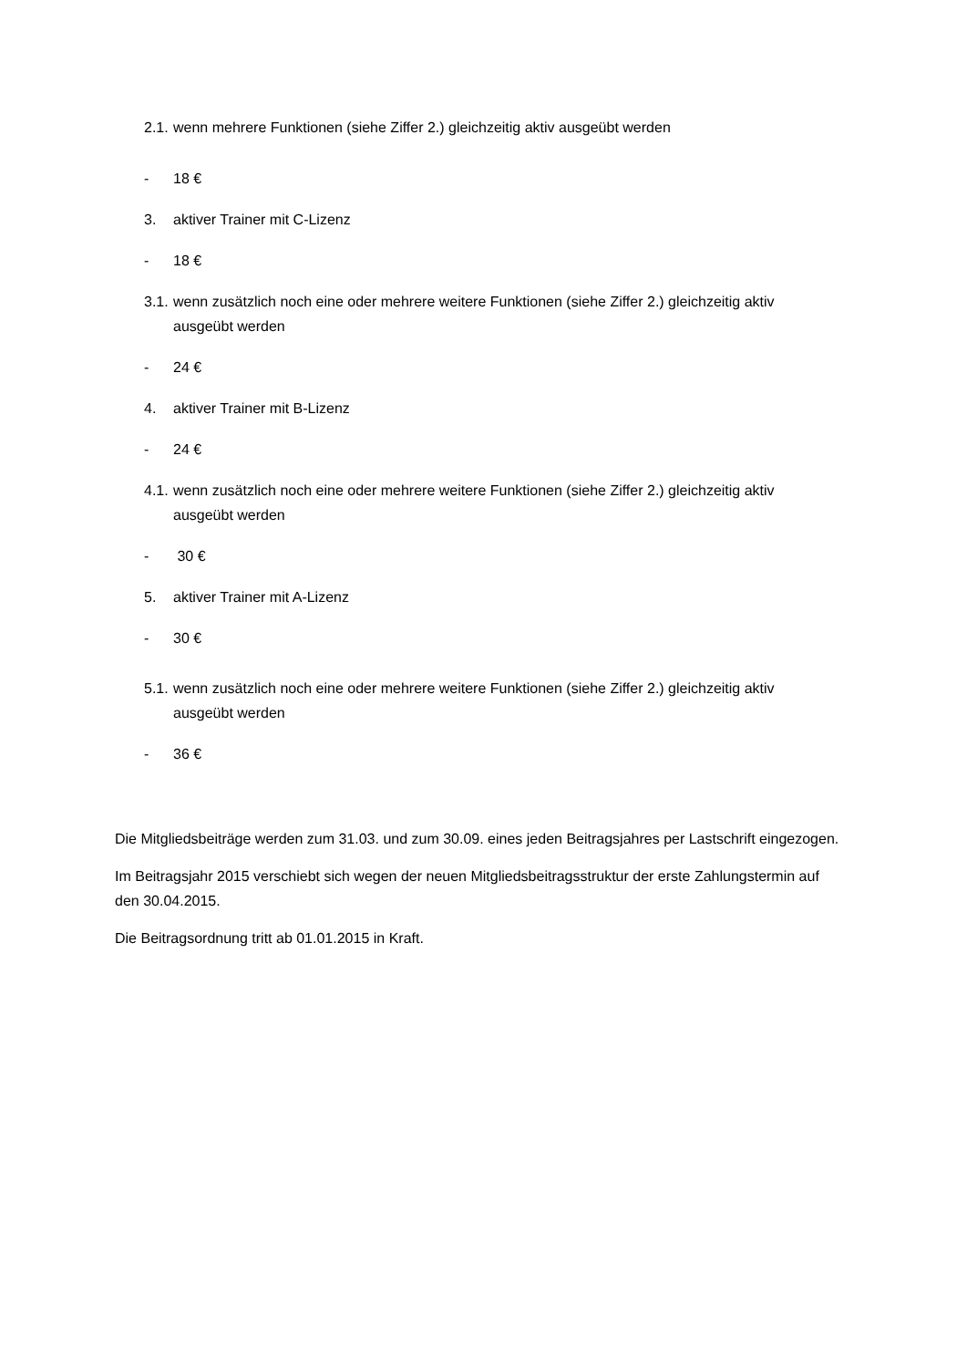2.1. wenn mehrere Funktionen (siehe Ziffer 2.) gleichzeitig aktiv ausgeübt werden
- 18 €
3. aktiver Trainer mit C-Lizenz
- 18 €
3.1. wenn zusätzlich noch eine oder mehrere weitere Funktionen (siehe Ziffer 2.) gleichzeitig aktiv ausgeübt werden
- 24 €
4. aktiver Trainer mit B-Lizenz
- 24 €
4.1. wenn zusätzlich noch eine oder mehrere weitere Funktionen (siehe Ziffer 2.) gleichzeitig aktiv ausgeübt werden
- 30 €
5. aktiver Trainer mit A-Lizenz
- 30 €
5.1. wenn zusätzlich noch eine oder mehrere weitere Funktionen (siehe Ziffer 2.) gleichzeitig aktiv ausgeübt werden
- 36 €
Die Mitgliedsbeiträge werden zum 31.03. und zum 30.09. eines jeden Beitragsjahres per Lastschrift eingezogen.
Im Beitragsjahr 2015 verschiebt sich wegen der neuen Mitgliedsbeitragsstruktur der erste Zahlungstermin auf den 30.04.2015.
Die Beitragsordnung tritt ab 01.01.2015 in Kraft.